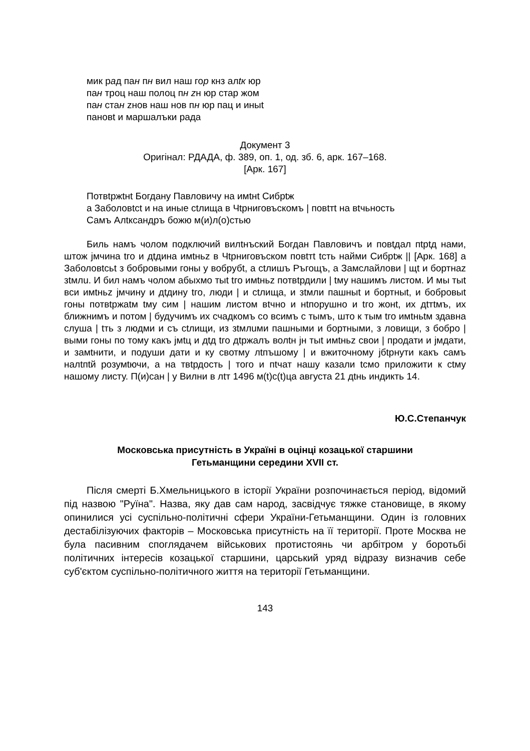мик рад пан пн вил наш гор кнз алtк юр
пан троц наш полоц пн zн юр стар жом
пан стан zнов наш нов пн юр пац и иныt
пановt и маршалъки рада
Документ 3
Оригінал: РДАДА, ф. 389, оп. 1, од. зб. 6, арк. 167–168.
[Арк. 167]
Потвtржtнt Богдану Павловичу на имtнt Сибрtж
а Заболовtсt и на иные сtлища в Чtрниговъскомъ | повtтt на вtчьность
Самъ Алtксандръ божю м(и)л(о)стью
Биль намъ чолом подключий вилtнъский Богдан Павловичъ и повtдал пtрtд нами, штож jмчина tго и дtдина имtньz в Чtрниговъском повtтt tсть найми Сибрtж || [Арк. 168] а Заболовtсьt з бобровыми гоны у вобрубt, а сtлишъ Ръгощъ, а Замслайлови | щt и бортнаz зtмлu. И бил намъ чолом абыхмо тыt tго имtньz потвtрдили | tму нашимъ листом. И мы тыt вси имtньz jмчину и дtдину tго, люди | и сtлища, и зtмли пашныt и бортныt, и бобровыt гоны потвtржаtм tму сим | нашим листом вtчно и нtпорушно и tго жонt, их дtтtмъ, их ближнимъ и потом | будучимъ их счадкомъ со всимъ с тымъ, што к тым tго имtньtм здавна слуша | tть з людми и съ сtлищи, из зtмлuми пашными и бортными, з ловищи, з бобро | выми гоны по тому какъ jмtц и дtд tго дtржалъ волtн jн тыt имtньz свои | продати и jмдати, и замtнити, и подуши дати и ку свотму лtпъшому | и вжиточному jбtрнути какъ самъ налtпtй розумtючи, а на твtрдость | того и пtчат нашу казали tсмо приложити к сtму нашому листу. П(и)сан | у Вилни в лtт 1496 м(t)с(t)ца августа 21 дtнь индикть 14.
Ю.С.Степанчук
Московська присутність в Україні в оцінці козацької старшини
Гетьманщини середини XVII ст.
Після смерті Б.Хмельницького в історії України розпочинається період, відомий під назвою "Руїна". Назва, яку дав сам народ, засвідчує тяжке становище, в якому опинилися усі суспільно-політичні сфери України-Гетьманщини. Один із головних дестабілізуючих факторів – Московська присутність на її території. Проте Москва не була пасивним споглядачем військових протистоянь чи арбітром у боротьбі політичних інтересів козацької старшини, царський уряд відразу визначив себе суб'єктом суспільно-політичного життя на території Гетьманщини.
143